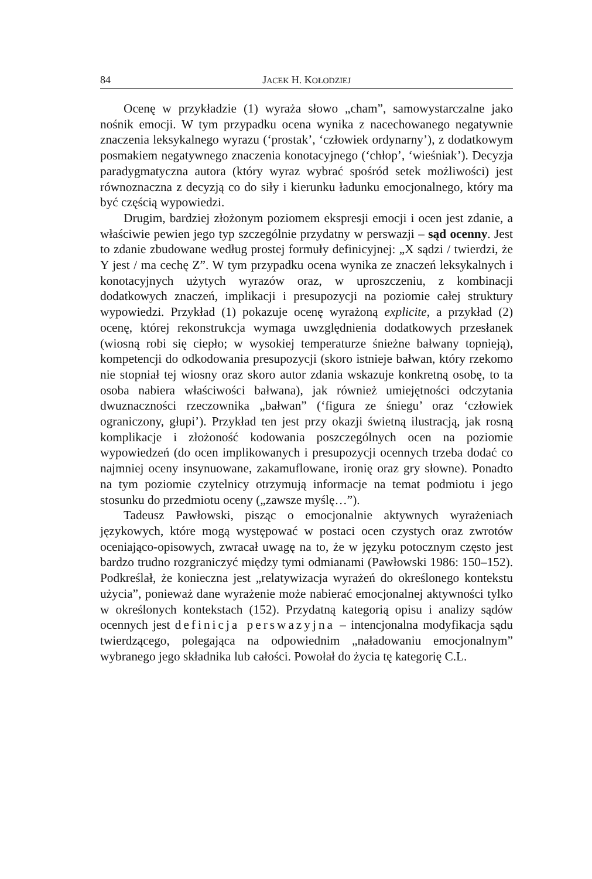84 JACEK H. KOŁODZIEJ
Ocenę w przykładzie (1) wyraża słowo „cham”, samowystarczalne jako nośnik emocji. W tym przypadku ocena wynika z nacechowanego negatywnie znaczenia leksykalnego wyrazu (‘prostak’, ‘człowiek ordynarny’), z dodatkowym posmakiem negatywnego znaczenia konotacyjnego (‘chłop’, ‘wieśniak’). Decyzja paradygmatyczna autora (który wyraz wybrać spośród setek możliwości) jest równoznaczna z decyzją co do siły i kierunku ładunku emocjonalnego, który ma być częścią wypowiedzi.
Drugim, bardziej złożonym poziomem ekspresji emocji i ocen jest zdanie, a właściwie pewien jego typ szczególnie przydatny w perswazji – sąd ocenny. Jest to zdanie zbudowane według prostej formuły definicyjnej: „X sądzi / twierdzi, że Y jest / ma cechę Z”. W tym przypadku ocena wynika ze znaczeń leksykalnych i konotacyjnych użytych wyrazów oraz, w uproszczeniu, z kombinacji dodatkowych znaczeń, implikacji i presupozycji na poziomie całej struktury wypowiedzi. Przykład (1) pokazuje ocenę wyrażoną explicite, a przykład (2) ocenę, której rekonstrukcja wymaga uwzględnienia dodatkowych przesłanek (wiosną robi się ciepło; w wysokiej temperaturze śnieżne bałwany topnieją), kompetencji do odkodowania presupozycji (skoro istnieje bałwan, który rzekomo nie stopniał tej wiosny oraz skoro autor zdania wskazuje konkretną osobę, to ta osoba nabiera właściwości bałwana), jak również umiejętności odczytania dwuznaczności rzeczownika „bałwan” (‘figura ze śniegu’ oraz ‘człowiek ograniczony, głupi’). Przykład ten jest przy okazji świetną ilustracją, jak rosną komplikacje i złożoność kodowania poszczególnych ocen na poziomie wypowiedzeń (do ocen implikowanych i presupozycji ocennych trzeba dodać co najmniej oceny insynuowane, zakamuflowane, ironię oraz gry słowne). Ponadto na tym poziomie czytelnicy otrzymują informacje na temat podmiotu i jego stosunku do przedmiotu oceny („zawsze myślę…”).
Tadeusz Pawłowski, pisząc o emocjonalnie aktywnych wyrażeniach językowych, które mogą występować w postaci ocen czystych oraz zwrotów oceniająco-opisowych, zwracał uwagę na to, że w języku potocznym często jest bardzo trudno rozgraniczyć między tymi odmianami (Pawłowski 1986: 150–152). Podkreślał, że konieczna jest „relatywizacja wyrażeń do określonego kontekstu użycia”, ponieważ dane wyrażenie może nabierać emocjonalnej aktywności tylko w określonych kontekstach (152). Przydatną kategorią opisu i analizy sądów ocennych jest definicja perswazyjna – intencjonalna modyfikacja sądu twierdzącego, polegająca na odpowiednim „naładowaniu emocjonalnym” wybranego jego składnika lub całości. Powołał do życia tę kategorię C.L.